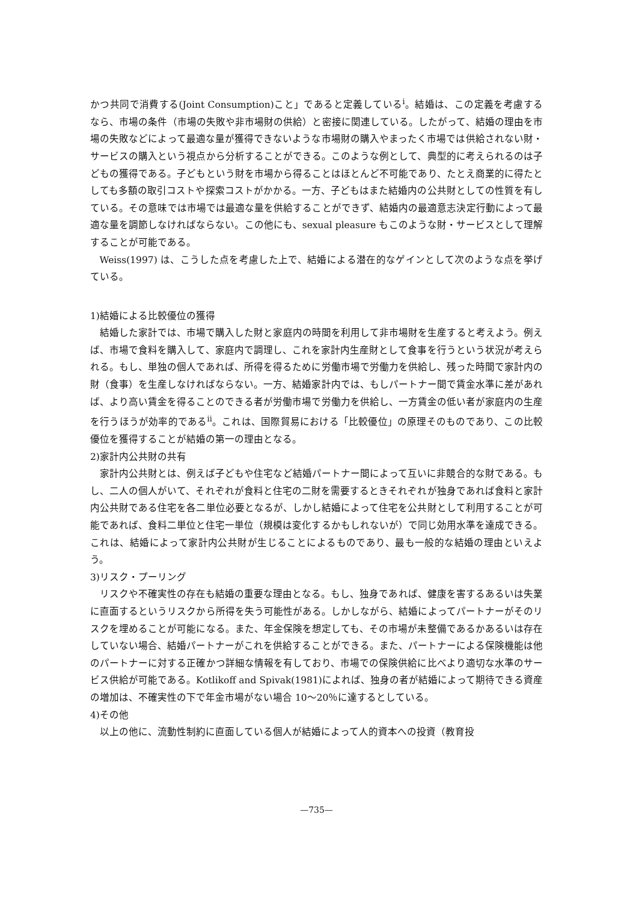かつ共同で消費する(Joint Consumption)こと」であると定義している<sup>i</sup>。結婚は、この定義を考慮するなら、市場の条件（市場の失敗や非市場財の供給）と密接に関連している。したがって、結婚の理由を市場の失敗などによって最適な量が獲得できないような市場財の購入やまったく市場では供給されない財・サービスの購入という視点から分析することができる。このような例として、典型的に考えられるのは子どもの獲得である。子どもという財を市場から得ることはほとんど不可能であり、たとえ商業的に得たとしても多額の取引コストや探索コストがかかる。一方、子どもはまた結婚内の公共財としての性質を有している。その意味では市場では最適な量を供給することができず、結婚内の最適意志決定行動によって最適な量を調節しなければならない。この他にも、sexual pleasure もこのような財・サービスとして理解することが可能である。
Weiss(1997) は、こうした点を考慮した上で、結婚による潜在的なゲインとして次のような点を挙げている。
1)結婚による比較優位の獲得
結婚した家計では、市場で購入した財と家庭内の時間を利用して非市場財を生産すると考えよう。例えば、市場で食料を購入して、家庭内で調理し、これを家計内生産財として食事を行うという状況が考えられる。もし、単独の個人であれば、所得を得るために労働市場で労働力を供給し、残った時間で家計内の財（食事）を生産しなければならない。一方、結婚家計内では、もしパートナー間で賃金水準に差があれば、より高い賃金を得ることのできる者が労働市場で労働力を供給し、一方賃金の低い者が家庭内の生産を行うほうが効率的である<sup>ii</sup>。これは、国際貿易における「比較優位」の原理そのものであり、この比較優位を獲得することが結婚の第一の理由となる。
2)家計内公共財の共有
家計内公共財とは、例えば子どもや住宅など結婚パートナー間によって互いに非競合的な財である。もし、二人の個人がいて、それぞれが食料と住宅の二財を需要するときそれぞれが独身であれば食料と家計内公共財である住宅を各二単位必要となるが、しかし結婚によって住宅を公共財として利用することが可能であれば、食料二単位と住宅一単位（規模は変化するかもしれないが）で同じ効用水準を達成できる。これは、結婚によって家計内公共財が生じることによるものであり、最も一般的な結婚の理由といえよう。
3)リスク・プーリング
リスクや不確実性の存在も結婚の重要な理由となる。もし、独身であれば、健康を害するあるいは失業に直面するというリスクから所得を失う可能性がある。しかしながら、結婚によってパートナーがそのリスクを埋めることが可能になる。また、年金保険を想定しても、その市場が未整備であるかあるいは存在していない場合、結婚パートナーがこれを供給することができる。また、パートナーによる保険機能は他のパートナーに対する正確かつ詳細な情報を有しており、市場での保険供給に比べより適切な水準のサービス供給が可能である。Kotlikoff and Spivak(1981)によれば、独身の者が結婚によって期待できる資産の増加は、不確実性の下で年金市場がない場合 10～20％に達するとしている。
4)その他
以上の他に、流動性制約に直面している個人が結婚によって人的資本への投資（教育投
—735—